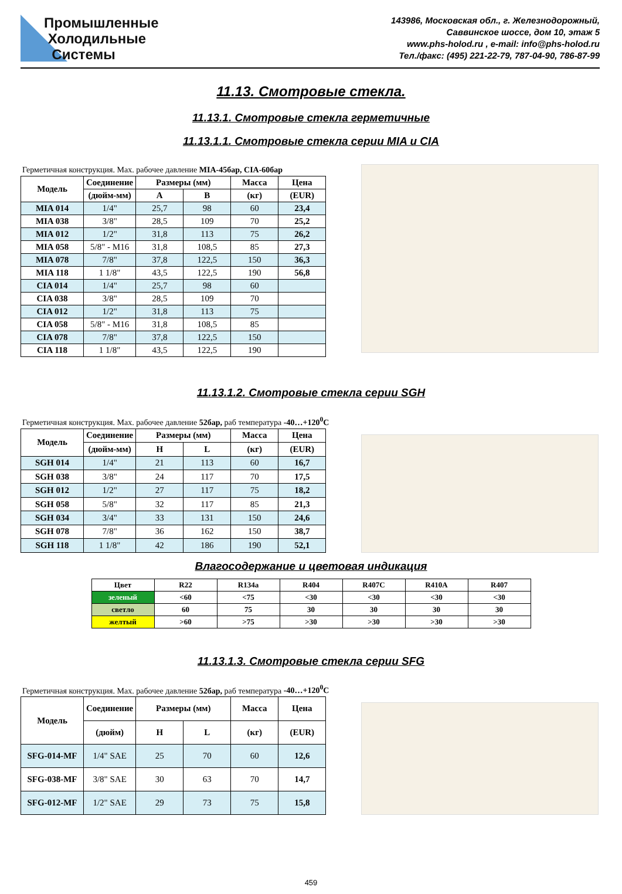Промышленные
Холодильные
Системы
143986, Московская обл., г. Железнодорожный,
Саввинское шоссе, дом 10, этаж 5
www.phs-holod.ru , e-mail: info@phs-holod.ru
Тел./факс: (495) 221-22-79, 787-04-90, 786-87-99
11.13. Смотровые стекла.
11.13.1. Смотровые стекла герметичные
11.13.1.1. Смотровые стекла серии MIA и CIA
Герметичная конструкция. Max. рабочее давление MIA-45бар, CIA-60бар
| Модель | Соединение | Размеры (мм) | | Масса | Цена |
| --- | --- | --- | --- | --- | --- |
| | (дюйм-мм) | A | B | (кг) | (EUR) |
| MIA 014 | 1/4" | 25,7 | 98 | 60 | 23,4 |
| MIA 038 | 3/8" | 28,5 | 109 | 70 | 25,2 |
| MIA 012 | 1/2" | 31,8 | 113 | 75 | 26,2 |
| MIA 058 | 5/8" - M16 | 31,8 | 108,5 | 85 | 27,3 |
| MIA 078 | 7/8" | 37,8 | 122,5 | 150 | 36,3 |
| MIA 118 | 1 1/8" | 43,5 | 122,5 | 190 | 56,8 |
| CIA 014 | 1/4" | 25,7 | 98 | 60 | |
| CIA 038 | 3/8" | 28,5 | 109 | 70 | |
| CIA 012 | 1/2" | 31,8 | 113 | 75 | |
| CIA 058 | 5/8" - M16 | 31,8 | 108,5 | 85 | |
| CIA 078 | 7/8" | 37,8 | 122,5 | 150 | |
| CIA 118 | 1 1/8" | 43,5 | 122,5 | 190 | |
11.13.1.2. Смотровые стекла серии SGH
Герметичная конструкция. Max. рабочее давление 52бар, раб температура -40…+120<sup>0</sup>C
| Модель | Соединение | Размеры (мм) | | Масса | Цена |
| --- | --- | --- | --- | --- | --- |
| | (дюйм-мм) | H | L | (кг) | (EUR) |
| SGH 014 | 1/4" | 21 | 113 | 60 | 16,7 |
| SGH 038 | 3/8" | 24 | 117 | 70 | 17,5 |
| SGH 012 | 1/2" | 27 | 117 | 75 | 18,2 |
| SGH 058 | 5/8" | 32 | 117 | 85 | 21,3 |
| SGH 034 | 3/4" | 33 | 131 | 150 | 24,6 |
| SGH 078 | 7/8" | 36 | 162 | 150 | 38,7 |
| SGH 118 | 1 1/8" | 42 | 186 | 190 | 52,1 |
Влагосодержание и цветовая индикация
| Цвет | R22 | R134a | R404 | R407C | R410A | R407 |
| --- | --- | --- | --- | --- | --- | --- |
| зеленый | <60 | <75 | <30 | <30 | <30 | <30 |
| светло | 60 | 75 | 30 | 30 | 30 | 30 |
| желтый | >60 | >75 | >30 | >30 | >30 | >30 |
11.13.1.3. Смотровые стекла серии SFG
Герметичная конструкция. Max. рабочее давление 52бар, раб температура -40…+120<sup>0</sup>C
| Модель | Соединение | Размеры (мм) | | Масса | Цена |
| --- | --- | --- | --- | --- | --- |
| | (дюйм) | H | L | (кг) | (EUR) |
| SFG-014-MF | 1/4" SAE | 25 | 70 | 60 | 12,6 |
| SFG-038-MF | 3/8" SAE | 30 | 63 | 70 | 14,7 |
| SFG-012-MF | 1/2" SAE | 29 | 73 | 75 | 15,8 |
459